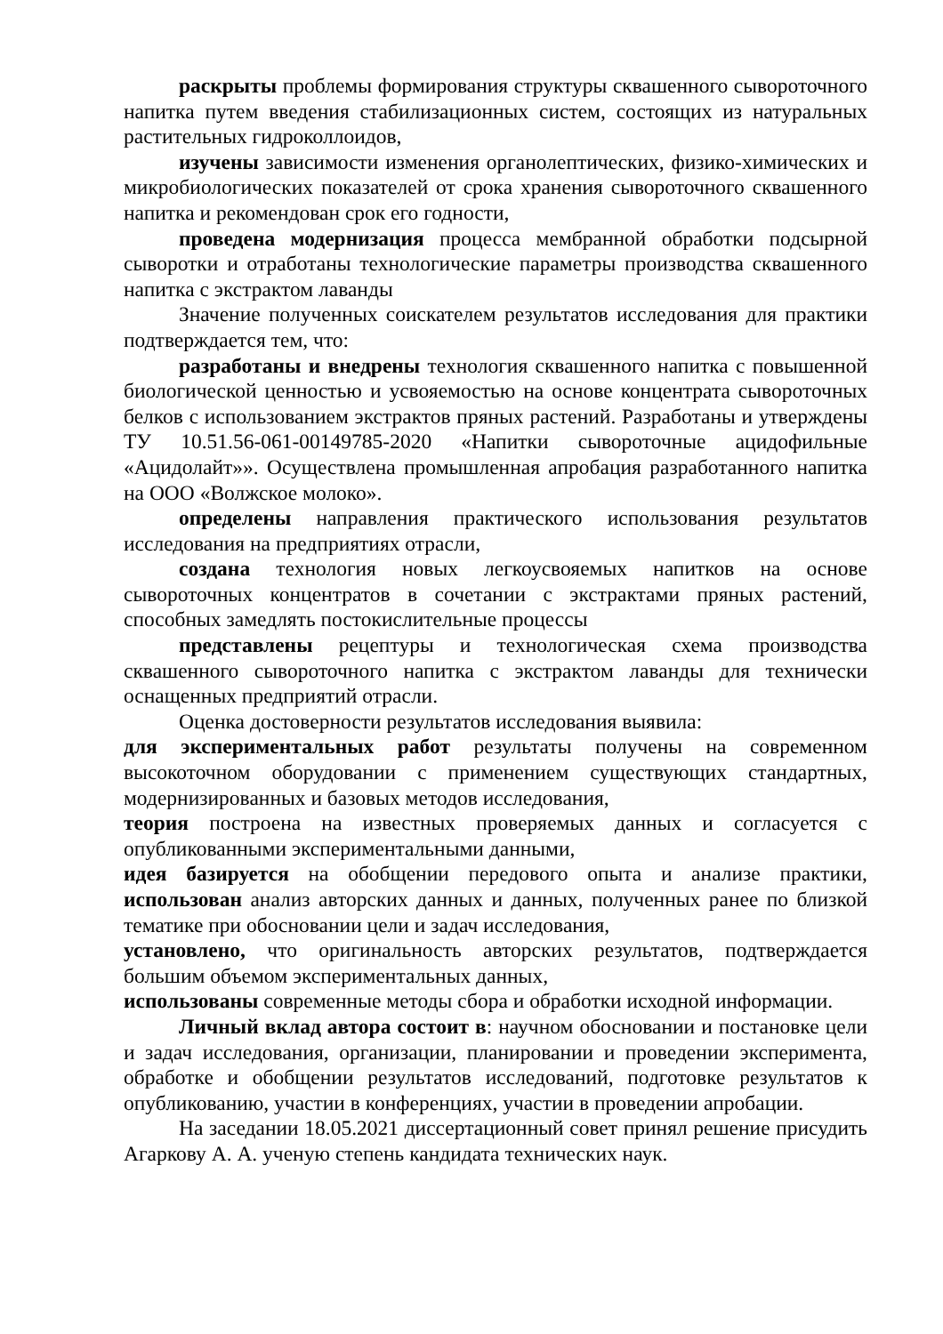раскрыты проблемы формирования структуры сквашенного сывороточного напитка путем введения стабилизационных систем, состоящих из натуральных растительных гидроколлоидов,
изучены зависимости изменения органолептических, физико-химических и микробиологических показателей от срока хранения сывороточного сквашенного напитка и рекомендован срок его годности,
проведена модернизация процесса мембранной обработки подсырной сыворотки и отработаны технологические параметры производства сквашенного напитка с экстрактом лаванды
Значение полученных соискателем результатов исследования для практики подтверждается тем, что:
разработаны и внедрены технология сквашенного напитка с повышенной биологической ценностью и усвояемостью на основе концентрата сывороточных белков с использованием экстрактов пряных растений. Разработаны и утверждены ТУ 10.51.56-061-00149785-2020 «Напитки сывороточные ацидофильные «Ацидолайт»». Осуществлена промышленная апробация разработанного напитка на ООО «Волжское молоко».
определены направления практического использования результатов исследования на предприятиях отрасли,
создана технология новых легкоусвояемых напитков на основе сывороточных концентратов в сочетании с экстрактами пряных растений, способных замедлять постокислительные процессы
представлены рецептуры и технологическая схема производства сквашенного сывороточного напитка с экстрактом лаванды для технически оснащенных предприятий отрасли.
Оценка достоверности результатов исследования выявила:
для экспериментальных работ результаты получены на современном высокоточном оборудовании с применением существующих стандартных, модернизированных и базовых методов исследования,
теория построена на известных проверяемых данных и согласуется с опубликованными экспериментальными данными,
идея базируется на обобщении передового опыта и анализе практики, использован анализ авторских данных и данных, полученных ранее по близкой тематике при обосновании цели и задач исследования,
установлено, что оригинальность авторских результатов, подтверждается большим объемом экспериментальных данных,
использованы современные методы сбора и обработки исходной информации.
Личный вклад автора состоит в: научном обосновании и постановке цели и задач исследования, организации, планировании и проведении эксперимента, обработке и обобщении результатов исследований, подготовке результатов к опубликованию, участии в конференциях, участии в проведении апробации.
На заседании 18.05.2021 диссертационный совет принял решение присудить Агаркову А. А. ученую степень кандидата технических наук.